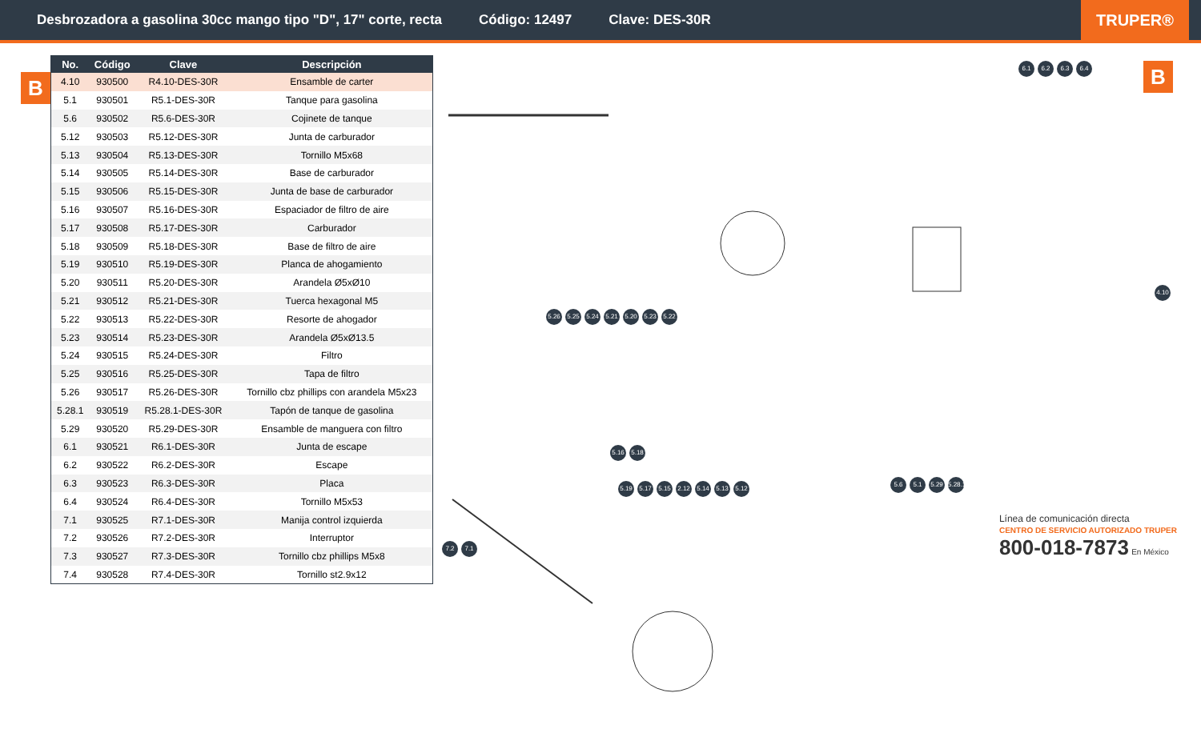Desbrozadora a gasolina 30cc mango tipo "D", 17" corte, recta Código: 12497 Clave: DES-30R
TRUPER®
B
| No. | Código | Clave | Descripción |
| --- | --- | --- | --- |
| 4.10 | 930500 | R4.10-DES-30R | Ensamble de carter |
| 5.1 | 930501 | R5.1-DES-30R | Tanque para gasolina |
| 5.6 | 930502 | R5.6-DES-30R | Cojinete de tanque |
| 5.12 | 930503 | R5.12-DES-30R | Junta de carburador |
| 5.13 | 930504 | R5.13-DES-30R | Tornillo M5x68 |
| 5.14 | 930505 | R5.14-DES-30R | Base de carburador |
| 5.15 | 930506 | R5.15-DES-30R | Junta de base de carburador |
| 5.16 | 930507 | R5.16-DES-30R | Espaciador de filtro de aire |
| 5.17 | 930508 | R5.17-DES-30R | Carburador |
| 5.18 | 930509 | R5.18-DES-30R | Base de filtro de aire |
| 5.19 | 930510 | R5.19-DES-30R | Planca de ahogamiento |
| 5.20 | 930511 | R5.20-DES-30R | Arandela Ø5xØ10 |
| 5.21 | 930512 | R5.21-DES-30R | Tuerca hexagonal M5 |
| 5.22 | 930513 | R5.22-DES-30R | Resorte de ahogador |
| 5.23 | 930514 | R5.23-DES-30R | Arandela Ø5xØ13.5 |
| 5.24 | 930515 | R5.24-DES-30R | Filtro |
| 5.25 | 930516 | R5.25-DES-30R | Tapa de filtro |
| 5.26 | 930517 | R5.26-DES-30R | Tornillo cbz phillips con arandela M5x23 |
| 5.28.1 | 930519 | R5.28.1-DES-30R | Tapón de tanque de gasolina |
| 5.29 | 930520 | R5.29-DES-30R | Ensamble de manguera con filtro |
| 6.1 | 930521 | R6.1-DES-30R | Junta de escape |
| 6.2 | 930522 | R6.2-DES-30R | Escape |
| 6.3 | 930523 | R6.3-DES-30R | Placa |
| 6.4 | 930524 | R6.4-DES-30R | Tornillo M5x53 |
| 7.1 | 930525 | R7.1-DES-30R | Manija control izquierda |
| 7.2 | 930526 | R7.2-DES-30R | Interruptor |
| 7.3 | 930527 | R7.3-DES-30R | Tornillo cbz phillips M5x8 |
| 7.4 | 930528 | R7.4-DES-30R | Tornillo st2.9x12 |
B 6.1 6.2 6.3 6.4
4.10
5.26 5.25 5.24 5.21 5.20 5.23 5.22
5.16 5.18
5.19 5.17 5.15 2.12 5.14 5.13 5.12
5.6 5.1 5.29 5.28.1
7.2 7.1
Línea de comunicación directa
CENTRO DE SERVICIO AUTORIZADO TRUPER
800-018-7873 En México